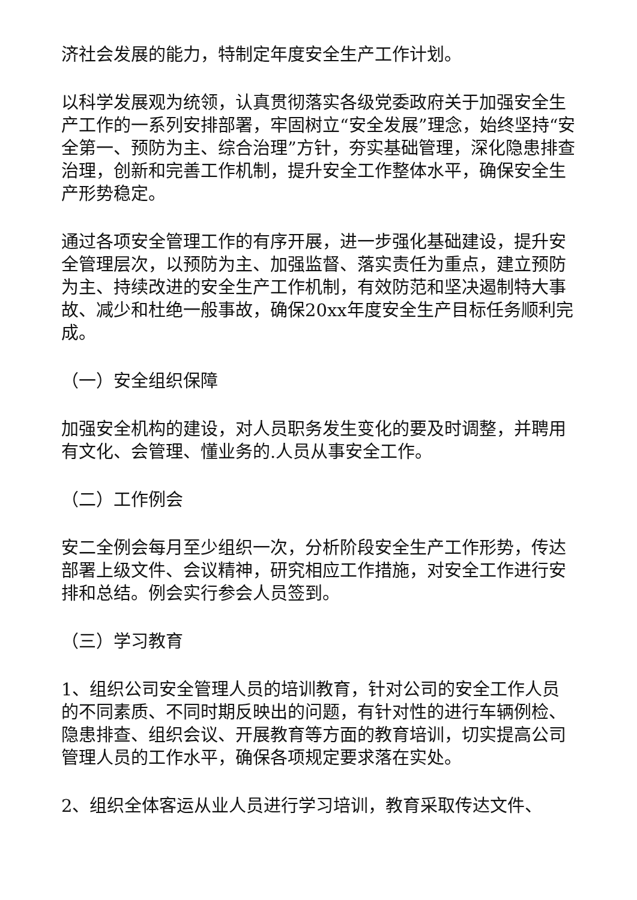济社会发展的能力，特制定年度安全生产工作计划。
以科学发展观为统领，认真贯彻落实各级党委政府关于加强安全生产工作的一系列安排部署，牢固树立“安全发展”理念，始终坚持“安全第一、预防为主、综合治理”方针，夯实基础管理，深化隐患排查治理，创新和完善工作机制，提升安全工作整体水平，确保安全生产形势稳定。
通过各项安全管理工作的有序开展，进一步强化基础建设，提升安全管理层次，以预防为主、加强监督、落实责任为重点，建立预防为主、持续改进的安全生产工作机制，有效防范和坚决遏制特大事故、减少和杜绝一般事故，确保20xx年度安全生产目标任务顺利完成。
（一）安全组织保障
加强安全机构的建设，对人员职务发生变化的要及时调整，并聘用有文化、会管理、懂业务的.人员从事安全工作。
（二）工作例会
安二全例会每月至少组织一次，分析阶段安全生产工作形势，传达部署上级文件、会议精神，研究相应工作措施，对安全工作进行安排和总结。例会实行参会人员签到。
（三）学习教育
1、组织公司安全管理人员的培训教育，针对公司的安全工作人员的不同素质、不同时期反映出的问题，有针对性的进行车辆例检、隐患排查、组织会议、开展教育等方面的教育培训，切实提高公司管理人员的工作水平，确保各项规定要求落在实处。
2、组织全体客运从业人员进行学习培训，教育采取传达文件、